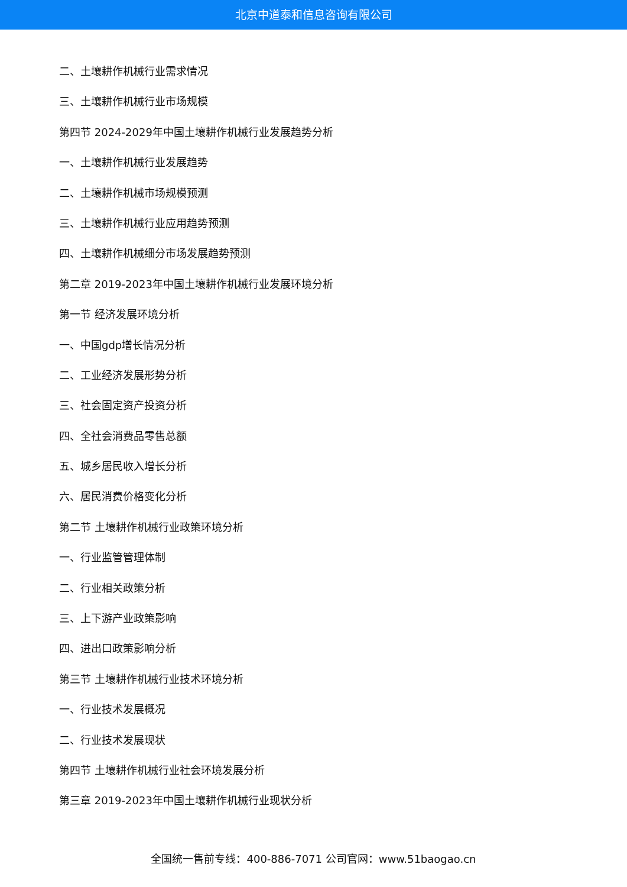北京中道泰和信息咨询有限公司
二、土壤耕作机械行业需求情况
三、土壤耕作机械行业市场规模
第四节 2024-2029年中国土壤耕作机械行业发展趋势分析
一、土壤耕作机械行业发展趋势
二、土壤耕作机械市场规模预测
三、土壤耕作机械行业应用趋势预测
四、土壤耕作机械细分市场发展趋势预测
第二章 2019-2023年中国土壤耕作机械行业发展环境分析
第一节 经济发展环境分析
一、中国gdp增长情况分析
二、工业经济发展形势分析
三、社会固定资产投资分析
四、全社会消费品零售总额
五、城乡居民收入增长分析
六、居民消费价格变化分析
第二节 土壤耕作机械行业政策环境分析
一、行业监管管理体制
二、行业相关政策分析
三、上下游产业政策影响
四、进出口政策影响分析
第三节 土壤耕作机械行业技术环境分析
一、行业技术发展概况
二、行业技术发展现状
第四节 土壤耕作机械行业社会环境发展分析
第三章 2019-2023年中国土壤耕作机械行业现状分析
全国统一售前专线：400-886-7071 公司官网：www.51baogao.cn